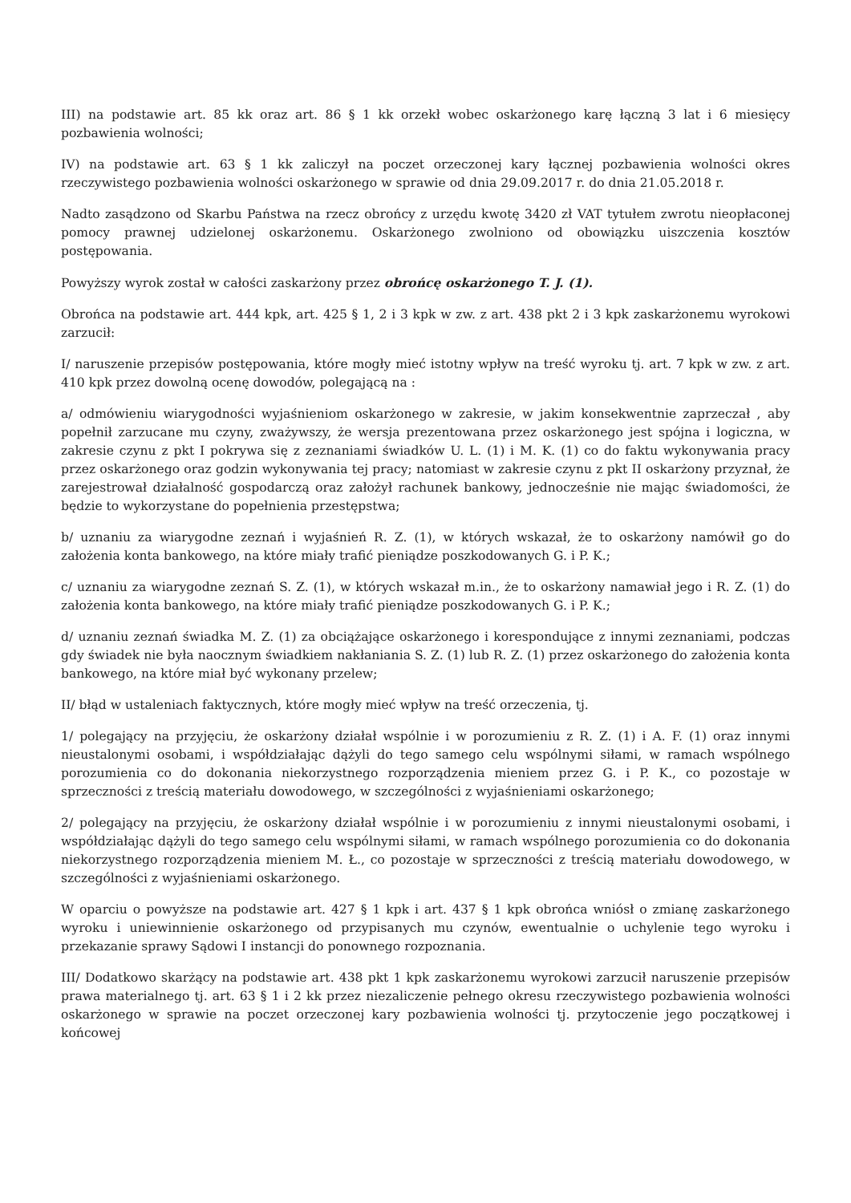III) na podstawie art. 85 kk oraz art. 86 § 1 kk orzekł wobec oskarżonego karę łączną 3 lat i 6 miesięcy pozbawienia wolności;
IV) na podstawie art. 63 § 1 kk zaliczył na poczet orzeczonej kary łącznej pozbawienia wolności okres rzeczywistego pozbawienia wolności oskarżonego w sprawie od dnia 29.09.2017 r. do dnia 21.05.2018 r.
Nadto zasądzono od Skarbu Państwa na rzecz obrońcy z urzędu kwotę 3420 zł VAT tytułem zwrotu nieopłaconej pomocy prawnej udzielonej oskarżonemu. Oskarżonego zwolniono od obowiązku uiszczenia kosztów postępowania.
Powyższy wyrok został w całości zaskarżony przez obrońcę oskarżonego T. J. (1).
Obrońca na podstawie art. 444 kpk, art. 425 § 1, 2 i 3 kpk w zw. z art. 438 pkt 2 i 3 kpk zaskarżonemu wyrokowi zarzucił:
I/ naruszenie przepisów postępowania, które mogły mieć istotny wpływ na treść wyroku tj. art. 7 kpk w zw. z art. 410 kpk przez dowolną ocenę dowodów, polegającą na :
a/ odmówieniu wiarygodności wyjaśnieniom oskarżonego w zakresie, w jakim konsekwentnie zaprzeczał , aby popełnił zarzucane mu czyny, zważywszy, że wersja prezentowana przez oskarżonego jest spójna i logiczna, w zakresie czynu z pkt I pokrywa się z zeznaniami świadków U. L. (1) i M. K. (1) co do faktu wykonywania pracy przez oskarżonego oraz godzin wykonywania tej pracy; natomiast w zakresie czynu z pkt II oskarżony przyznał, że zarejestrował działalność gospodarczą oraz założył rachunek bankowy, jednocześnie nie mając świadomości, że będzie to wykorzystane do popełnienia przestępstwa;
b/ uznaniu za wiarygodne zeznań i wyjaśnień R. Z. (1), w których wskazał, że to oskarżony namówił go do założenia konta bankowego, na które miały trafić pieniądze poszkodowanych G. i P. K.;
c/ uznaniu za wiarygodne zeznań S. Z. (1), w których wskazał m.in., że to oskarżony namawiał jego i R. Z. (1) do założenia konta bankowego, na które miały trafić pieniądze poszkodowanych G. i P. K.;
d/ uznaniu zeznań świadka M. Z. (1) za obciążające oskarżonego i korespondujące z innymi zeznaniami, podczas gdy świadek nie była naocznym świadkiem nakłaniania S. Z. (1) lub R. Z. (1) przez oskarżonego do założenia konta bankowego, na które miał być wykonany przelew;
II/ błąd w ustaleniach faktycznych, które mogły mieć wpływ na treść orzeczenia, tj.
1/ polegający na przyjęciu, że oskarżony działał wspólnie i w porozumieniu z R. Z. (1) i A. F. (1) oraz innymi nieustalonymi osobami, i współdziałając dążyli do tego samego celu wspólnymi siłami, w ramach wspólnego porozumienia co do dokonania niekorzystnego rozporządzenia mieniem przez G. i P. K., co pozostaje w sprzeczności z treścią materiału dowodowego, w szczególności z wyjaśnieniami oskarżonego;
2/ polegający na przyjęciu, że oskarżony działał wspólnie i w porozumieniu z innymi nieustalonymi osobami, i współdziałając dążyli do tego samego celu wspólnymi siłami, w ramach wspólnego porozumienia co do dokonania niekorzystnego rozporządzenia mieniem M. Ł., co pozostaje w sprzeczności z treścią materiału dowodowego, w szczególności z wyjaśnieniami oskarżonego.
W oparciu o powyższe na podstawie art. 427 § 1 kpk i art. 437 § 1 kpk obrońca wniósł o zmianę zaskarżonego wyroku i uniewinnienie oskarżonego od przypisanych mu czynów, ewentualnie o uchylenie tego wyroku i przekazanie sprawy Sądowi I instancji do ponownego rozpoznania.
III/ Dodatkowo skarżący na podstawie art. 438 pkt 1 kpk zaskarżonemu wyrokowi zarzucił naruszenie przepisów prawa materialnego tj. art. 63 § 1 i 2 kk przez niezaliczenie pełnego okresu rzeczywistego pozbawienia wolności oskarżonego w sprawie na poczet orzeczonej kary pozbawienia wolności tj. przytoczenie jego początkowej i końcowej